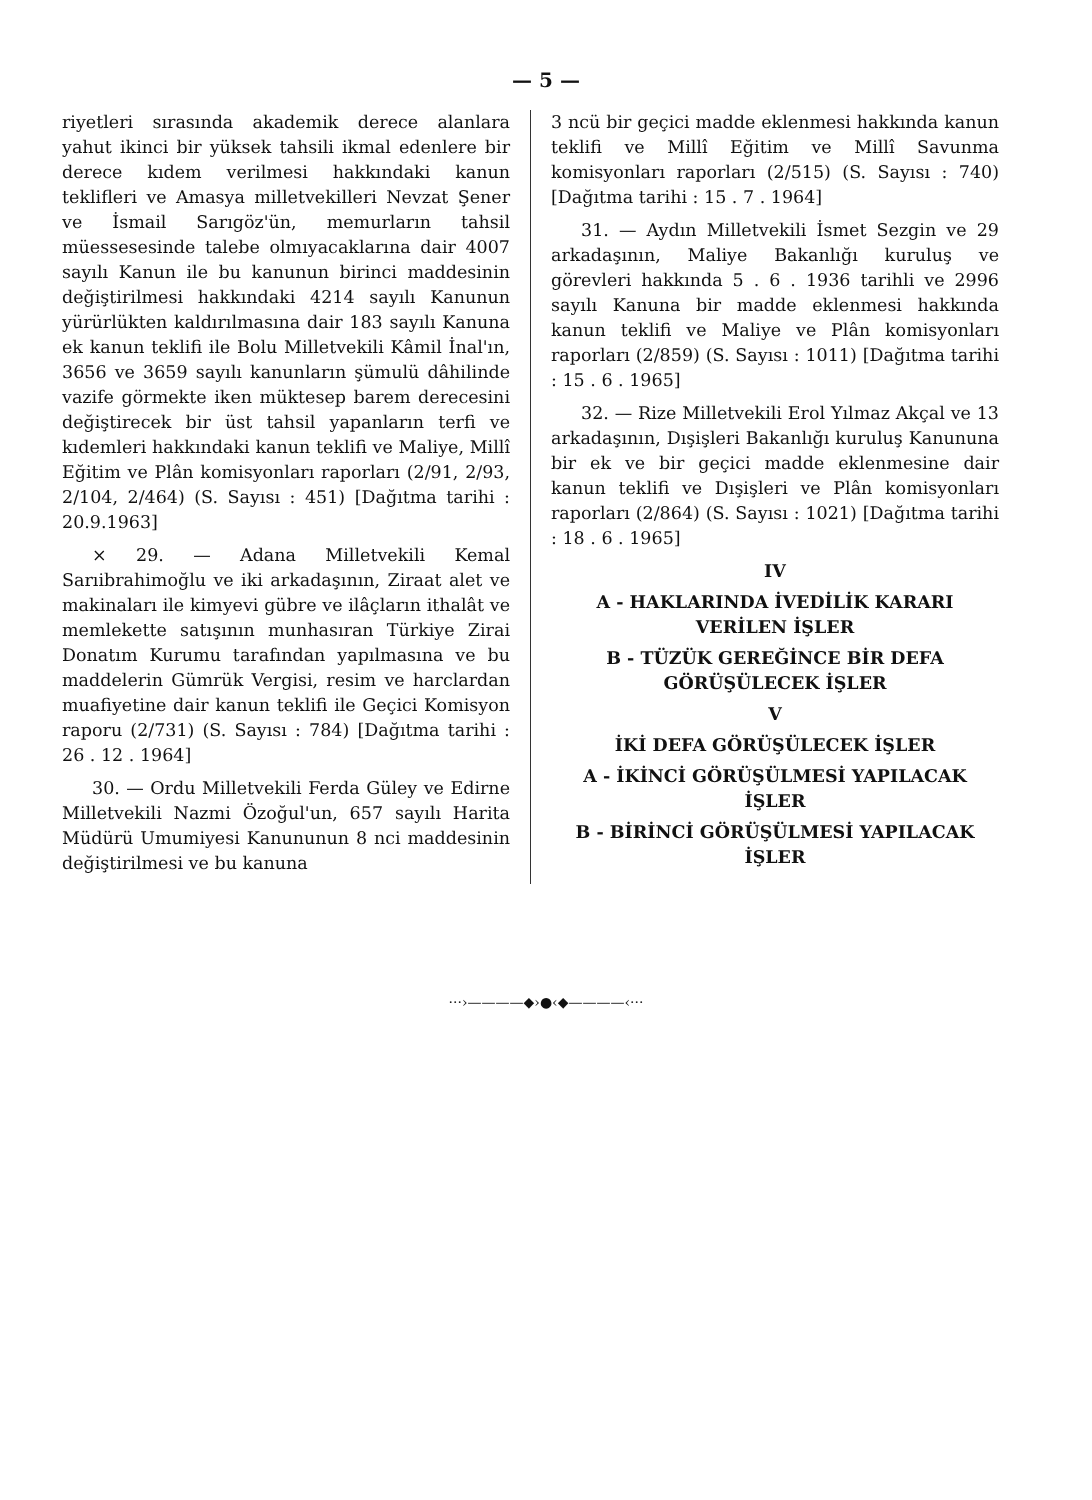— 5 —
riyetleri sırasında akademik derece alanlara yahut ikinci bir yüksek tahsili ikmal edenlere bir derece kıdem verilmesi hakkındaki kanun teklifleri ve Amasya milletvekilleri Nevzat Şener ve İsmail Sarıgöz'ün, memurların tahsil müessesesinde talebe olmıyacaklarına dair 4007 sayılı Kanun ile bu kanunun birinci maddesinin değiştirilmesi hakkındaki 4214 sayılı Kanunun yürürlükten kaldırılmasına dair 183 sayılı Kanuna ek kanun teklifi ile Bolu Milletvekili Kâmil İnal'ın, 3656 ve 3659 sayılı kanunların şümulü dâhilinde vazife görmekte iken müktesep barem derecesini değiştirecek bir üst tahsil yapanların terfi ve kıdemleri hakkındaki kanun teklifi ve Maliye, Millî Eğitim ve Plân komisyonları raporları (2/91, 2/93, 2/104, 2/464) (S. Sayısı : 451) [Dağıtma tarihi : 20.9.1963]
× 29. — Adana Milletvekili Kemal Sarıibrahimoğlu ve iki arkadaşının, Ziraat alet ve makinaları ile kimyevi gübre ve ilâçların ithalât ve memlekette satışının munhasıran Türkiye Zirai Donatım Kurumu tarafından yapılmasına ve bu maddelerin Gümrük Vergisi, resim ve harclardan muafiyetine dair kanun teklifi ile Geçici Komisyon raporu (2/731) (S. Sayısı : 784) [Dağıtma tarihi : 26 . 12 . 1964]
30. — Ordu Milletvekili Ferda Güley ve Edirne Milletvekili Nazmi Özoğul'un, 657 sayılı Harita Müdürü Umumiyesi Kanununun 8 nci maddesinin değiştirilmesi ve bu kanuna
3 ncü bir geçici madde eklenmesi hakkında kanun teklifi ve Millî Eğitim ve Millî Savunma komisyonları raporları (2/515) (S. Sayısı : 740) [Dağıtma tarihi : 15 . 7 . 1964]
31. — Aydın Milletvekili İsmet Sezgin ve 29 arkadaşının, Maliye Bakanlığı kuruluş ve görevleri hakkında 5 . 6 . 1936 tarihli ve 2996 sayılı Kanuna bir madde eklenmesi hakkında kanun teklifi ve Maliye ve Plân komisyonları raporları (2/859) (S. Sayısı : 1011) [Dağıtma tarihi : 15 . 6 . 1965]
32. — Rize Milletvekili Erol Yılmaz Akçal ve 13 arkadaşının, Dışişleri Bakanlığı kuruluş Kanununa bir ek ve bir geçici madde eklenmesine dair kanun teklifi ve Dışişleri ve Plân komisyonları raporları (2/864) (S. Sayısı : 1021) [Dağıtma tarihi : 18 . 6 . 1965]
IV
A - HAKLARINDA İVEDİLİK KARARI VERİLEN İŞLER
B - TÜZÜK GEREĞİNCE BİR DEFA GÖRÜŞÜLECEK İŞLER
V
İKİ DEFA GÖRÜŞÜLECEK İŞLER
A - İKİNCİ GÖRÜŞÜLMESİ YAPILACAK İŞLER
B - BİRİNCİ GÖRÜŞÜLMESİ YAPILACAK İŞLER
···›————◆›●‹◆————‹···